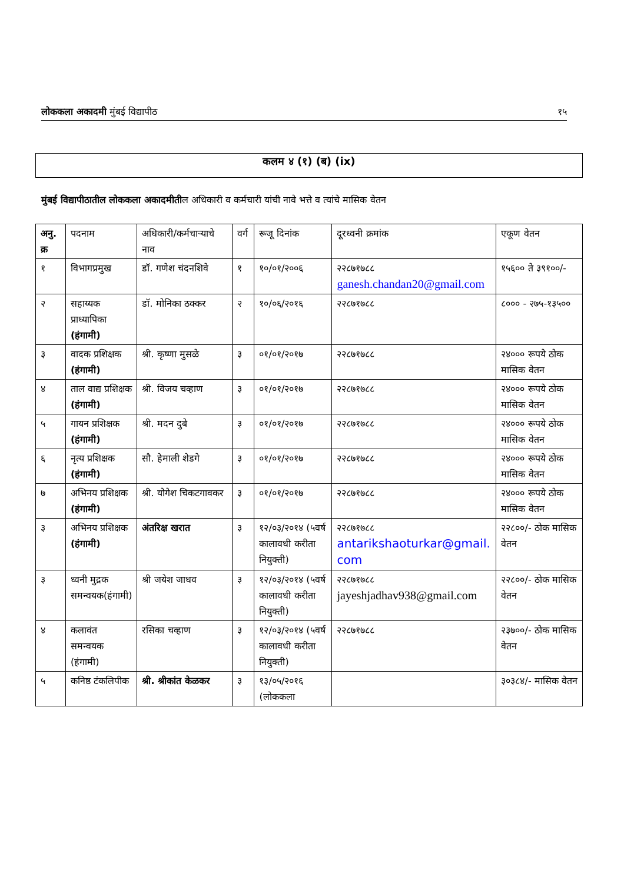लोककला अकादमी मुंबई विद्यापीठ १५
कलम ४ (१) (ब) (ix)
मुंबई विद्यापीठातील लोककला अकादमीतील अधिकारी व कर्मचारी यांची नावे भत्ते व त्यांचे मासिक वेतन
| अनु. क्र | पदनाम | अधिकारी/कर्मचाऱ्याचे नाव | वर्ग | रूजू दिनांक | दूरध्वनी क्रमांक | एकूण वेतन |
| --- | --- | --- | --- | --- | --- | --- |
| १ | विभागप्रमुख | डॉ. गणेश चंदनशिवे | १ | १०/०१/२००६ | २२८७१७८८ ganesh.chandan20@gmail.com | १५६०० ते ३९१००/- |
| २ | सहाय्यक प्राध्यापिका (हंगामी) | डॉ. मोनिका ठक्कर | २ | १०/०६/२०१६ | २२८७१७८८ | ८००० - २७५-१३५०० |
| ३ | वादक प्रशिक्षक (हंगामी) | श्री. कृष्णा मुसळे | ३ | ०१/०१/२०१७ | २२८७१७८८ | २४००० रूपये ठोक मासिक वेतन |
| ४ | ताल वाद्य प्रशिक्षक (हंगामी) | श्री. विजय चव्हाण | ३ | ०१/०१/२०१७ | २२८७१७८८ | २४००० रूपये ठोक मासिक वेतन |
| ५ | गायन प्रशिक्षक (हंगामी) | श्री. मदन दुबे | ३ | ०१/०१/२०१७ | २२८७१७८८ | २४००० रूपये ठोक मासिक वेतन |
| ६ | नृत्य प्रशिक्षक (हंगामी) | सौ. हेमाली शेडगे | ३ | ०१/०१/२०१७ | २२८७१७८८ | २४००० रूपये ठोक मासिक वेतन |
| ७ | अभिनय प्रशिक्षक (हंगामी) | श्री. योगेश चिकटगावकर | ३ | ०१/०१/२०१७ | २२८७१७८८ | २४००० रूपये ठोक मासिक वेतन |
| ३ | अभिनय प्रशिक्षक (हंगामी) | अंतरिक्ष खरात | ३ | १२/०३/२०१४ (५वर्ष कालावधी करीता नियुक्ती) | २२८७१७८८ antarikshaoturkar@gmail.com | २२८००/- ठोक मासिक वेतन |
| ३ | ध्वनी मुद्रक समन्वयक(हंगामी) | श्री जयेश जाधव | ३ | १२/०३/२०१४ (५वर्ष कालावधी करीता नियुक्ती) | २२८७१७८८ jayeshjadhav938@gmail.com | २२८००/- ठोक मासिक वेतन |
| ४ | कलावंत समन्वयक (हंगामी) | रसिका चव्हाण | ३ | १२/०३/२०१४ (५वर्ष कालावधी करीता नियुक्ती) | २२८७१७८८ | २३७००/- ठोक मासिक वेतन |
| ५ | कनिष्ठ टंकलिपीक | श्री. श्रीकांत केळकर | ३ | १३/०५/२०१६ (लोककला | | ३०३८४/- मासिक वेतन |